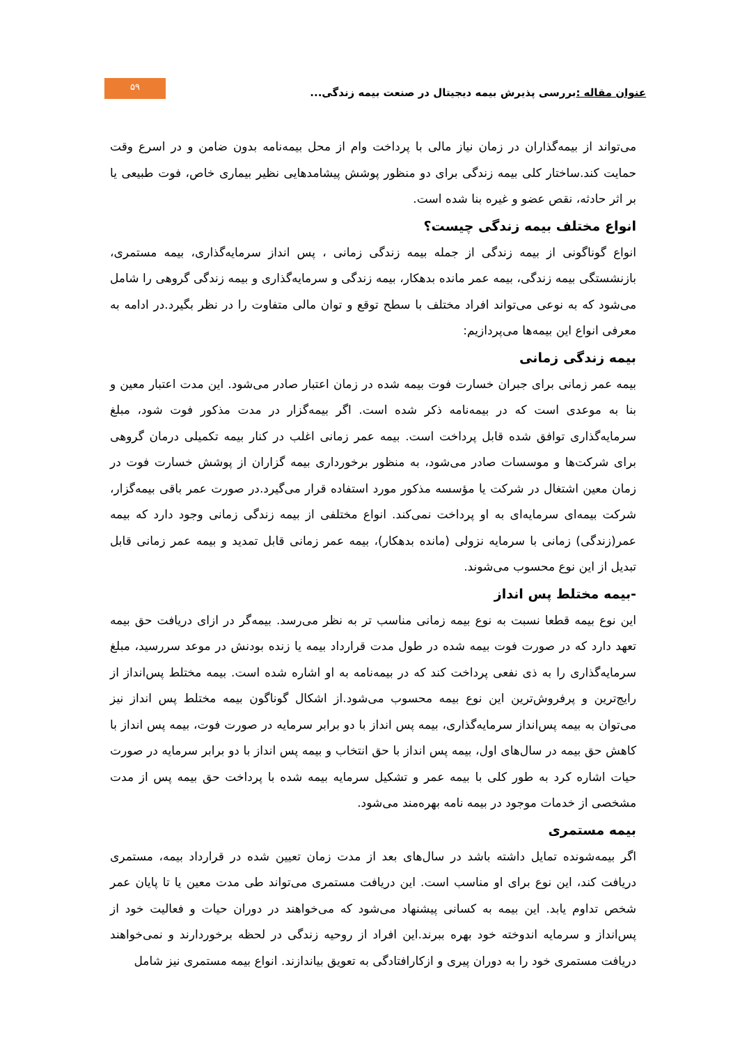عنوان مقاله : بررسی پذیرش بیمه دیجیتال در صنعت بیمه زندگی...
۵۹
می‌تواند از بیمه‌گذاران در زمان نیاز مالی با پرداخت وام از محل بیمه‌نامه بدون ضامن و در اسرع وقت حمایت کند.ساختار کلی بیمه زندگی برای دو منظور پوشش پیشامدهایی نظیر بیماری خاص، فوت طبیعی یا بر اثر حادثه، نقص عضو و غیره بنا شده است.
انواع مختلف بیمه زندگی چیست؟
انواع گوناگونی از بیمه زندگی از جمله بیمه زندگی زمانی ، پس انداز سرمایه‌گذاری، بیمه مستمری، بازنشستگی بیمه زندگی، بیمه عمر مانده بدهکار، بیمه زندگی و سرمایه‌گذاری و بیمه زندگی گروهی را شامل می‌شود که به نوعی می‌تواند افراد مختلف با سطح توقع و توان مالی متفاوت را در نظر بگیرد.در ادامه به معرفی انواع این بیمه‌ها می‌پردازیم:
بیمه زندگی زمانی
بیمه عمر زمانی برای جبران خسارت فوت بیمه شده در زمان اعتبار صادر می‌شود. این مدت اعتبار معین و بنا به موعدی است که در بیمه‌نامه ذکر شده است. اگر بیمه‌گزار در مدت مذکور فوت شود، مبلغ سرمایه‌گذاری توافق شده قابل پرداخت است. بیمه عمر زمانی اغلب در کنار بیمه تکمیلی درمان گروهی برای شرکت‌ها و موسسات صادر می‌شود، به منظور برخورداری بیمه گزاران از پوشش خسارت فوت در زمان معین اشتغال در شرکت یا مؤسسه مذکور مورد استفاده قرار می‌گیرد.در صورت عمر باقی بیمه‌گزار، شرکت بیمه‌ای سرمایه‌ای به او پرداخت نمی‌کند. انواع مختلفی از بیمه زندگی زمانی وجود دارد که بیمه عمر(زندگی) زمانی با سرمایه نزولی (مانده بدهکار)، بیمه عمر زمانی قابل تمدید و بیمه عمر زمانی قابل تبدیل از این نوع محسوب می‌شوند.
-بیمه مختلط پس انداز
این نوع بیمه قطعا نسبت به نوع بیمه زمانی مناسب تر به نظر می‌رسد. بیمه‌گر در ازای دریافت حق بیمه تعهد دارد که در صورت فوت بیمه شده در طول مدت قرارداد بیمه یا زنده بودنش در موعد سررسید، مبلغ سرمایه‌گذاری را به ذی نفعی پرداخت کند که در بیمه‌نامه به او اشاره شده است. بیمه مختلط پس‌انداز از رایج‌ترین و پرفروش‌ترین این نوع بیمه محسوب می‌شود.از اشکال گوناگون بیمه مختلط پس انداز نیز می‌توان به بیمه پس‌انداز سرمایه‌گذاری، بیمه پس انداز با دو برابر سرمایه در صورت فوت، بیمه پس انداز با کاهش حق بیمه در سال‌های اول، بیمه پس انداز با حق انتخاب و بیمه پس انداز با دو برابر سرمایه در صورت حیات اشاره کرد به طور کلی با بیمه عمر و تشکیل سرمایه بیمه شده با پرداخت حق بیمه پس از مدت مشخصی از خدمات موجود در بیمه نامه بهره‌مند می‌شود.
بیمه مستمری
اگر بیمه‌شونده تمایل داشته باشد در سال‌های بعد از مدت زمان تعیین شده در قرارداد بیمه، مستمری دریافت کند، این نوع برای او مناسب است. این دریافت مستمری می‌تواند طی مدت معین یا تا پایان عمر شخص تداوم یابد. این بیمه به کسانی پیشنهاد می‌شود که می‌خواهند در دوران حیات و فعالیت خود از پس‌انداز و سرمایه اندوخته خود بهره ببرند.این افراد از روحیه زندگی در لحظه برخوردارند و نمی‌خواهند دریافت مستمری خود را به دوران پیری و ازکارافتادگی به تعویق بیاندازند. انواع بیمه مستمری نیز شامل